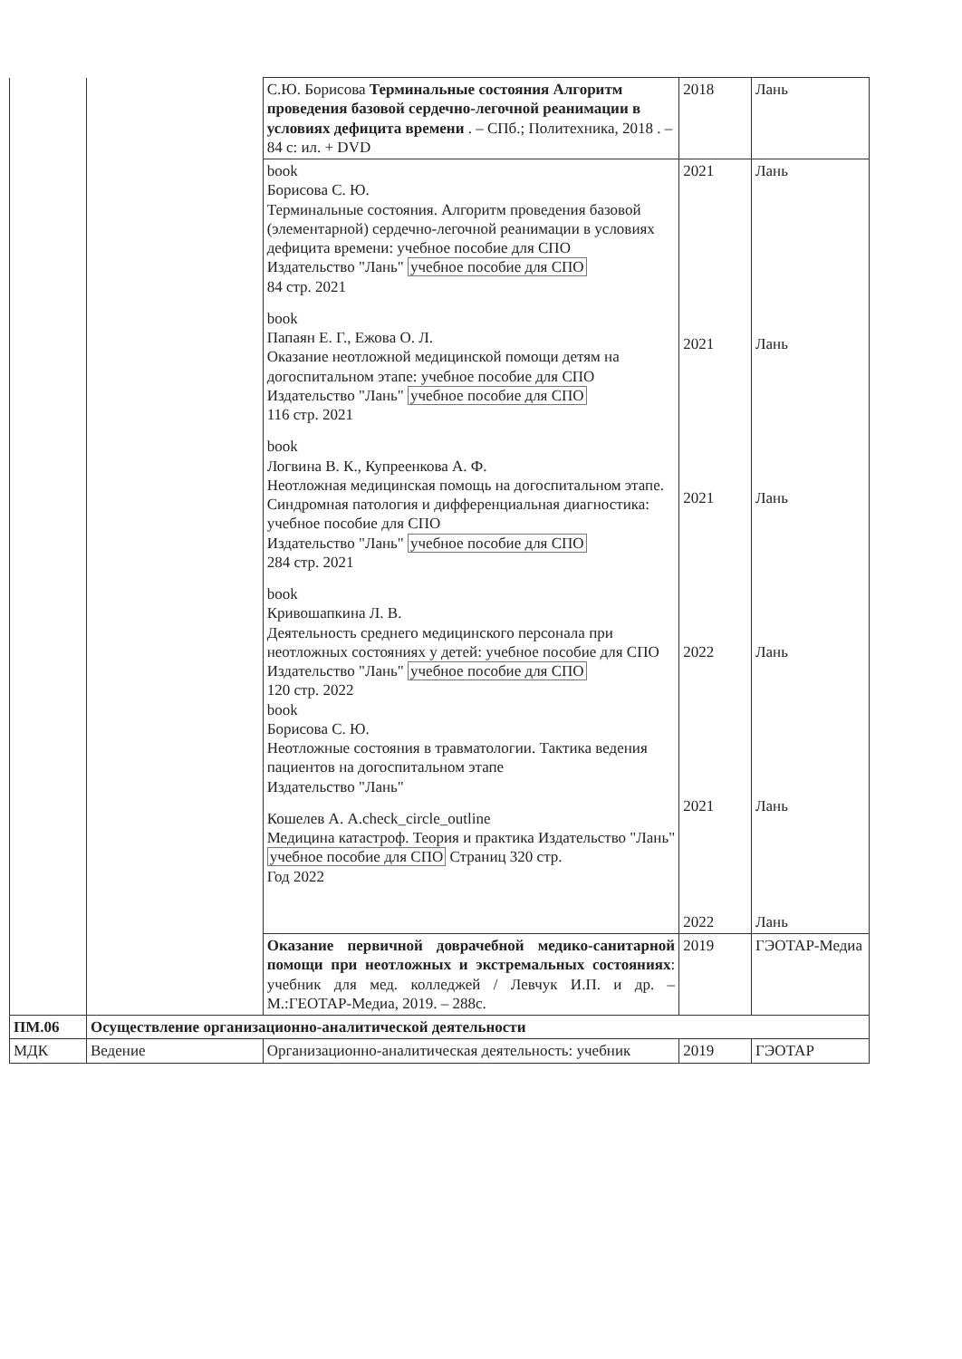| | | С.Ю. Борисова Терминальные состояния Алгоритм проведения базовой сердечно-легочной реанимации в условиях дефицита времени . – СПб.; Политехника, 2018 . – 84 с: ил. + DVD | 2018 | Лань |
| | | book Борисова С. Ю. Терминальные состояния. Алгоритм проведения базовой (элементарной) сердечно-легочной реанимации в условиях дефицита времени: учебное пособие для СПО Издательство "Лань" учебное пособие для СПО 84 стр. 2021 book Папаян Е. Г., Ежова О. Л. Оказание неотложной медицинской помощи детям на догоспитальном этапе: учебное пособие для СПО Издательство "Лань" учебное пособие для СПО 116 стр. 2021 book Логвина В. К., Купреенкова А. Ф. Неотложная медицинская помощь на догоспитальном этапе. Синдромная патология и дифференциальная диагностика: учебное пособие для СПО Издательство "Лань" учебное пособие для СПО 284 стр. 2021 book Кривошапкина Л. В. Деятельность среднего медицинского персонала при неотложных состояниях у детей: учебное пособие для СПО Издательство "Лань" учебное пособие для СПО 120 стр. 2022 book Борисова С. Ю. Неотложные состояния в травматологии. Тактика ведения пациентов на догоспитальном этапе Издательство "Лань" Кошелев А. А.check_circle_outline Медицина катастроф. Теория и практика Издательство "Лань" учебное пособие для СПО Страниц 320 стр. Год 2022 | 2021 2021 2021 2022 2021 2022 | Лань Лань Лань Лань Лань Лань |
| | | Оказание первичной доврачебной медико-санитарной помощи при неотложных и экстремальных состояниях : учебник для мед. колледжей / Левчук И.П. и др. – М.:ГЕОТАР-Медиа, 2019. – 288с. | 2019 | ГЭОТАР-Медиа |
| ПМ.06 | Осуществление организационно-аналитической деятельности | | | |
| МДК | Ведение | Организационно-аналитическая деятельность: учебник | 2019 | ГЭОТАР |